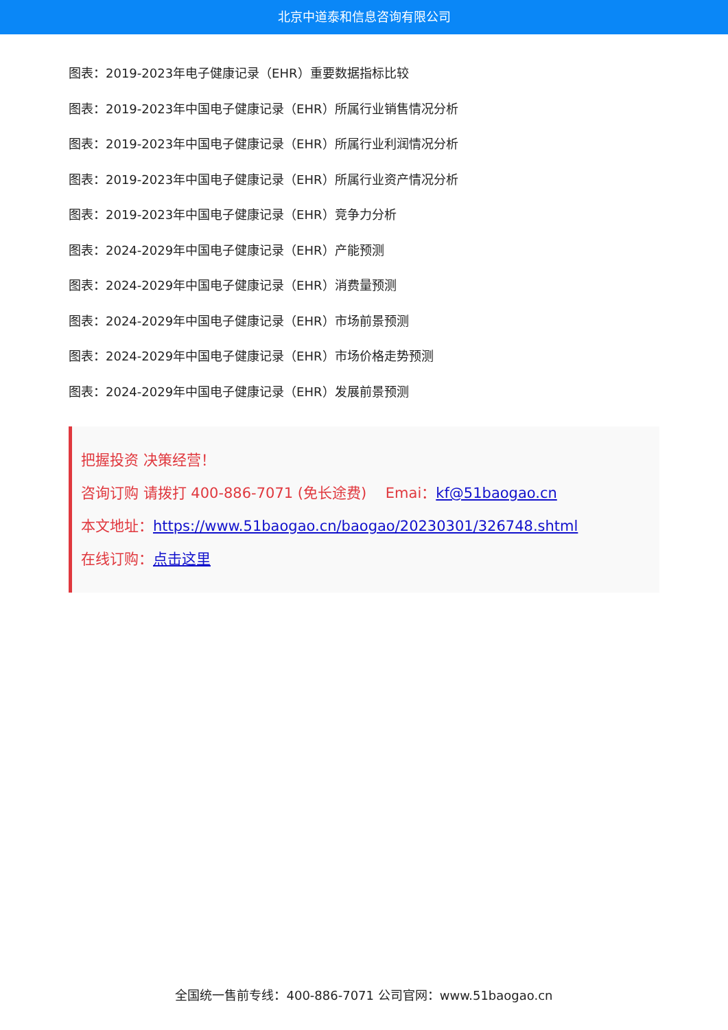北京中道泰和信息咨询有限公司
图表：2019-2023年电子健康记录（EHR）重要数据指标比较
图表：2019-2023年中国电子健康记录（EHR）所属行业销售情况分析
图表：2019-2023年中国电子健康记录（EHR）所属行业利润情况分析
图表：2019-2023年中国电子健康记录（EHR）所属行业资产情况分析
图表：2019-2023年中国电子健康记录（EHR）竞争力分析
图表：2024-2029年中国电子健康记录（EHR）产能预测
图表：2024-2029年中国电子健康记录（EHR）消费量预测
图表：2024-2029年中国电子健康记录（EHR）市场前景预测
图表：2024-2029年中国电子健康记录（EHR）市场价格走势预测
图表：2024-2029年中国电子健康记录（EHR）发展前景预测
把握投资 决策经营！
咨询订购 请拨打 400-886-7071 (免长途费)　 Emai：kf@51baogao.cn
本文地址：https://www.51baogao.cn/baogao/20230301/326748.shtml
在线订购：点击这里
全国统一售前专线：400-886-7071 公司官网：www.51baogao.cn